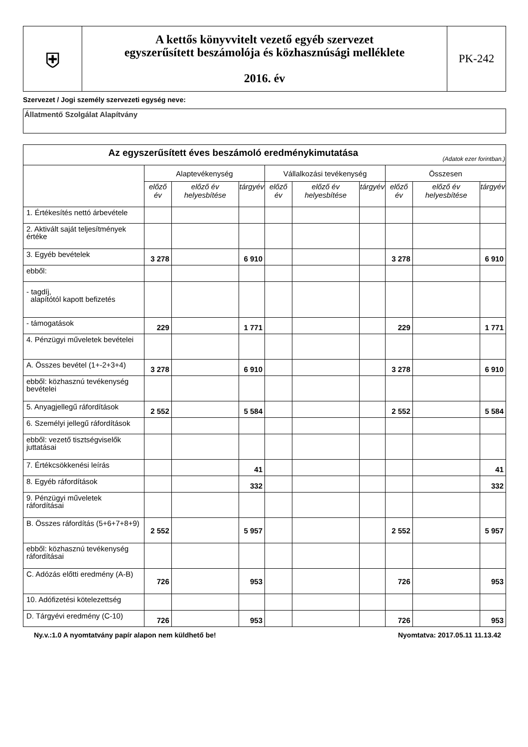| ⛨ | A kettős könyvvitelt vezető egyéb szervezet egyszerűsített beszámolója és közhasznúsági melléklete 2016. év | PK-242 |
Szervezet / Jogi személy szervezeti egység neve:
Állatmentő Szolgálat Alapítvány
| Az egyszerűsített éves beszámoló eredménykimutatása (Adatok ezer forintban.) | | | | | | | | | |
| --- | --- | --- | --- | --- | --- | --- | --- | --- | --- |
| | Alaptevékenység | | | Vállalkozási tevékenység | | | Összesen | | |
| | előző év | előző év helyesbítése | tárgyév | előző év | előző év helyesbítése | tárgyév | előző év | előző év helyesbítése | tárgyév |
| 1. Értékesítés nettó árbevétele | | | | | | | | | |
| 2. Aktivált saját teljesítmények értéke | | | | | | | | | |
| 3. Egyéb bevételek | 3 278 | | 6 910 | | | | 3 278 | | 6 910 |
| ebből: | | | | | | | | | |
| - tagdíj, alapítótól kapott befizetés | | | | | | | | | |
| - támogatások | 229 | | 1 771 | | | | 229 | | 1 771 |
| 4. Pénzügyi műveletek bevételei | | | | | | | | | |
| A. Összes bevétel (1+-2+3+4) | 3 278 | | 6 910 | | | | 3 278 | | 6 910 |
| ebből: közhasznú tevékenység bevételei | | | | | | | | | |
| 5. Anyagjellegű ráfordítások | 2 552 | | 5 584 | | | | 2 552 | | 5 584 |
| 6. Személyi jellegű ráfordítások | | | | | | | | | |
| ebből: vezető tisztségviselők juttatásai | | | | | | | | | |
| 7. Értékcsökkenési leírás | | | 41 | | | | | | 41 |
| 8. Egyéb ráfordítások | | | 332 | | | | | | 332 |
| 9. Pénzügyi műveletek ráfordításai | | | | | | | | | |
| B. Összes ráfordítás (5+6+7+8+9) | 2 552 | | 5 957 | | | | 2 552 | | 5 957 |
| ebből: közhasznú tevékenység ráfordításai | | | | | | | | | |
| C. Adózás előtti eredmény (A-B) | 726 | | 953 | | | | 726 | | 953 |
| 10. Adófizetési kötelezettség | | | | | | | | | |
| D. Tárgyévi eredmény (C-10) | 726 | | 953 | | | | 726 | | 953 |
Ny.v.:1.0 A nyomtatvány papír alapon nem küldhető be! Nyomtatva: 2017.05.11 11.13.42